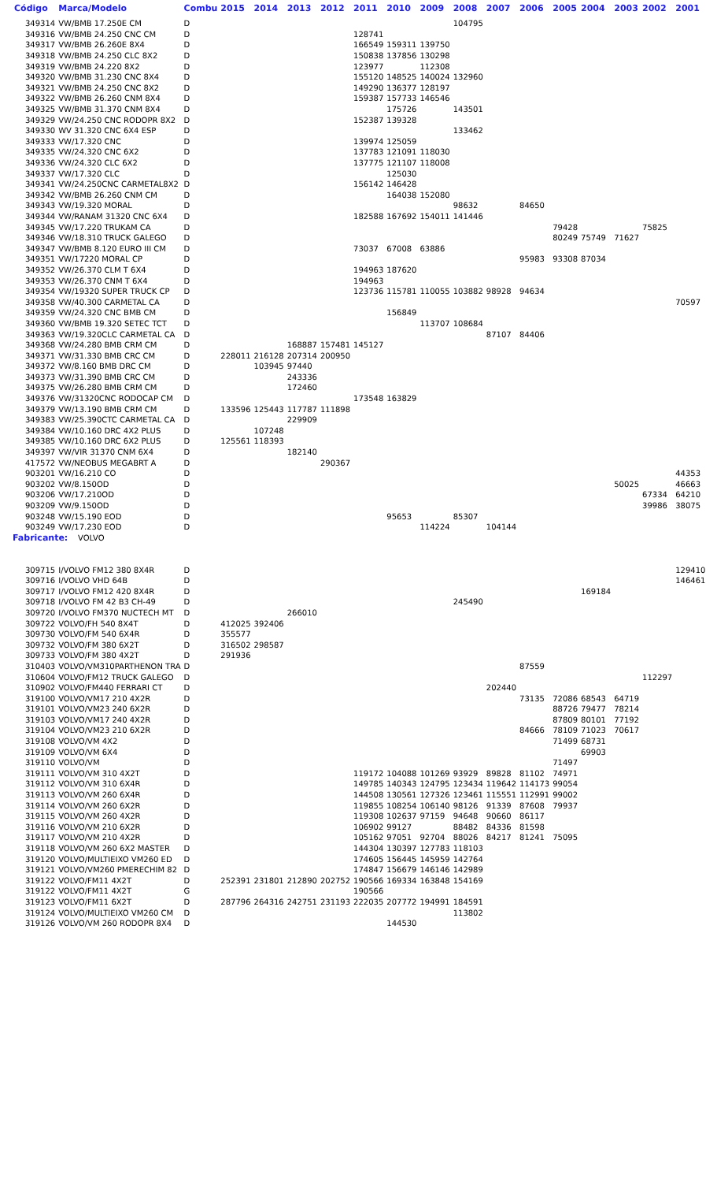| Código | Marca/Modelo | Combu | 2015 | 2014 | 2013 | 2012 | 2011 | 2010 | 2009 | 2008 | 2007 | 2006 | 2005 | 2004 | 2003 | 2002 | 2001 |
| --- | --- | --- | --- | --- | --- | --- | --- | --- | --- | --- | --- | --- | --- | --- | --- | --- | --- |
| 349314 | VW/BMB 17.250E CM | D | | | | | | | | 104795 | | | | | | | |
| 349316 | VW/BMB 24.250 CNC CM | D | | | | | 128741 | | | | | | | | | | |
| 349317 | VW/BMB 26.260E 8X4 | D | | | | | 166549 | 159311 | 139750 | | | | | | | | |
| 349318 | VW/BMB 24.250 CLC 8X2 | D | | | | | 150838 | 137856 | 130298 | | | | | | | | |
| 349319 | VW/BMB 24.220 8X2 | D | | | | | 123977 | | 112308 | | | | | | | | |
| 349320 | VW/BMB 31.230 CNC 8X4 | D | | | | | 155120 | 148525 | 140024 | 132960 | | | | | | | |
| 349321 | VW/BMB 24.250 CNC 8X2 | D | | | | | 149290 | 136377 | 128197 | | | | | | | | |
| 349322 | VW/BMB 26.260 CNM 8X4 | D | | | | | 159387 | 157733 | 146546 | | | | | | | | |
| 349325 | VW/BMB 31.370 CNM 8X4 | D | | | | | | 175726 | | 143501 | | | | | | | |
| 349329 | VW/24.250 CNC RODOPR 8X2 | D | | | | | 152387 | 139328 | | | | | | | | | |
| 349330 | WV 31.320 CNC 6X4 ESP | D | | | | | | | | 133462 | | | | | | | |
| 349333 | VW/17.320 CNC | D | | | | | 139974 | 125059 | | | | | | | | | |
| 349335 | VW/24.320 CNC 6X2 | D | | | | | 137783 | 121091 | 118030 | | | | | | | | |
| 349336 | VW/24.320 CLC 6X2 | D | | | | | 137775 | 121107 | 118008 | | | | | | | | |
| 349337 | VW/17.320 CLC | D | | | | | | 125030 | | | | | | | | | |
| 349341 | VW/24.250CNC CARMETAL8X2 | D | | | | | 156142 | 146428 | | | | | | | | | |
| 349342 | VW/BMB 26.260 CNM CM | D | | | | | | 164038 | 152080 | | | | | | | | |
| 349343 | VW/19.320 MORAL | D | | | | | | | | 98632 | | 84650 | | | | | |
| 349344 | VW/RANAM 31320 CNC 6X4 | D | | | | | 182588 | 167692 | 154011 | 141446 | | | | | | | |
| 349345 | VW/17.220 TRUKAM CA | D | | | | | | | | | | | 79428 | | | 75825 | |
| 349346 | VW/18.310 TRUCK GALEGO | D | | | | | | | | | | | 80249 | 75749 | 71627 | | |
| 349347 | VW/BMB 8.120 EURO III CM | D | | | | | 73037 | 67008 | 63886 | | | | | | | | |
| 349351 | VW/17220 MORAL CP | D | | | | | | | | | | 95983 | 93308 | 87034 | | | |
| 349352 | VW/26.370 CLM T 6X4 | D | | | | | 194963 | 187620 | | | | | | | | | |
| 349353 | VW/26.370 CNM T 6X4 | D | | | | | 194963 | | | | | | | | | | |
| 349354 | VW/19320 SUPER TRUCK CP | D | | | | | 123736 | 115781 | 110055 | 103882 | 98928 | 94634 | | | | | |
| 349358 | VW/40.300 CARMETAL CA | D | | | | | | | | | | | | | | | 70597 |
| 349359 | VW/24.320 CNC BMB CM | D | | | | | | 156849 | | | | | | | | | |
| 349360 | VW/BMB 19.320 SETEC TCT | D | | | | | | | 113707 | 108684 | | | | | | | |
| 349363 | VW/19.320CLC CARMETAL CA | D | | | | | | | | | 87107 | 84406 | | | | | |
| 349368 | VW/24.280 BMB CRM CM | D | | | 168887 | 157481 | 145127 | | | | | | | | | | |
| 349371 | VW/31.330 BMB CRC CM | D | 228011 | 216128 | 207314 | 200950 | | | | | | | | | | | |
| 349372 | VW/8.160 BMB DRC CM | D | | 103945 | 97440 | | | | | | | | | | | | |
| 349373 | VW/31.390 BMB CRC CM | D | | | 243336 | | | | | | | | | | | | |
| 349375 | VW/26.280 BMB CRM CM | D | | | 172460 | | | | | | | | | | | | |
| 349376 | VW/31320CNC RODOCAP CM | D | | | | | 173548 | 163829 | | | | | | | | | |
| 349379 | VW/13.190 BMB CRM CM | D | 133596 | 125443 | 117787 | 111898 | | | | | | | | | | | |
| 349383 | VW/25.390CTC CARMETAL CA | D | | | 229909 | | | | | | | | | | | | |
| 349384 | VW/10.160 DRC 4X2 PLUS | D | | 107248 | | | | | | | | | | | | | |
| 349385 | VW/10.160 DRC 6X2 PLUS | D | 125561 | 118393 | | | | | | | | | | | | | |
| 349397 | VW/VIR 31370 CNM 6X4 | D | | | 182140 | | | | | | | | | | | | |
| 417572 | VW/NEOBUS MEGABRT A | D | | | | 290367 | | | | | | | | | | | |
| 903201 | VW/16.210 CO | D | | | | | | | | | | | | | | | 44353 |
| 903202 | VW/8.150OD | D | | | | | | | | | | | | | 50025 | | 46663 |
| 903206 | VW/17.210OD | D | | | | | | | | | | | | | | 67334 | 64210 |
| 903209 | VW/9.150OD | D | | | | | | | | | | | | | | 39986 | 38075 |
| 903248 | VW/15.190 EOD | D | | | | | | 95653 | | 85307 | | | | | | | |
| 903249 | VW/17.230 EOD | D | | | | | | | 114224 | | 104144 | | | | | | |
| Fabricante: VOLVO | | | | | | | | | | | | | | | | | |
| 309715 | I/VOLVO FM12 380 8X4R | D | | | | | | | | | | | | | | | 129410 |
| 309716 | I/VOLVO VHD 64B | D | | | | | | | | | | | | | | | 146461 |
| 309717 | I/VOLVO FM12 420 8X4R | D | | | | | | | | | | | | 169184 | | | |
| 309718 | I/VOLVO FM 42 B3 CH-49 | D | | | | | | | | 245490 | | | | | | | |
| 309720 | I/VOLVO FM370 NUCTECH MT | D | | | 266010 | | | | | | | | | | | | |
| 309722 | VOLVO/FH 540 8X4T | D | 412025 | 392406 | | | | | | | | | | | | | |
| 309730 | VOLVO/FM 540 6X4R | D | 355577 | | | | | | | | | | | | | | |
| 309732 | VOLVO/FM 380 6X2T | D | 316502 | 298587 | | | | | | | | | | | | | |
| 309733 | VOLVO/FM 380 4X2T | D | 291936 | | | | | | | | | | | | | | |
| 310403 | VOLVO/VM310PARTHENON TRA | D | | | | | | | | | | 87559 | | | | | |
| 310604 | VOLVO/FM12 TRUCK GALEGO | D | | | | | | | | | | | | | | 112297 | |
| 310902 | VOLVO/FM440 FERRARI CT | D | | | | | | | | | 202440 | | | | | | |
| 319100 | VOLVO/VM17 210 4X2R | D | | | | | | | | | | 73135 | 72086 | 68543 | 64719 | | |
| 319101 | VOLVO/VM23 240 6X2R | D | | | | | | | | | | | 88726 | 79477 | 78214 | | |
| 319103 | VOLVO/VM17 240 4X2R | D | | | | | | | | | | | 87809 | 80101 | 77192 | | |
| 319104 | VOLVO/VM23 210 6X2R | D | | | | | | | | | | 84666 | 78109 | 71023 | 70617 | | |
| 319108 | VOLVO/VM 4X2 | D | | | | | | | | | | | 71499 | 68731 | | | |
| 319109 | VOLVO/VM 6X4 | D | | | | | | | | | | | | 69903 | | | |
| 319110 | VOLVO/VM | D | | | | | | | | | | | 71497 | | | | |
| 319111 | VOLVO/VM 310 4X2T | D | | | | | 119172 | 104088 | 101269 | 93929 | 89828 | 81102 | 74971 | | | | |
| 319112 | VOLVO/VM 310 6X4R | D | | | | | 149785 | 140343 | 124795 | 123434 | 119642 | 114173 | 99054 | | | | |
| 319113 | VOLVO/VM 260 6X4R | D | | | | | 144508 | 130561 | 127326 | 123461 | 115551 | 112991 | 99002 | | | | |
| 319114 | VOLVO/VM 260 6X2R | D | | | | | 119855 | 108254 | 106140 | 98126 | 91339 | 87608 | 79937 | | | | |
| 319115 | VOLVO/VM 260 4X2R | D | | | | | 119308 | 102637 | 97159 | 94648 | 90660 | 86117 | | | | | |
| 319116 | VOLVO/VM 210 6X2R | D | | | | | 106902 | 99127 | | 88482 | 84336 | 81598 | | | | | |
| 319117 | VOLVO/VM 210 4X2R | D | | | | | 105162 | 97051 | 92704 | 88026 | 84217 | 81241 | 75095 | | | | |
| 319118 | VOLVO/VM 260 6X2 MASTER | D | | | | | 144304 | 130397 | 127783 | 118103 | | | | | | | |
| 319120 | VOLVO/MULTIEIXO VM260 ED | D | | | | | 174605 | 156445 | 145959 | 142764 | | | | | | | |
| 319121 | VOLVO/VM260 PMERECHIM 82 | D | | | | | 174847 | 156679 | 146146 | 142989 | | | | | | | |
| 319122 | VOLVO/FM11 4X2T | D | 252391 | 231801 | 212890 | 202752 | 190566 | 169334 | 163848 | 154169 | | | | | | | |
| 319122 | VOLVO/FM11 4X2T | G | | | | | 190566 | | | | | | | | | | |
| 319123 | VOLVO/FM11 6X2T | D | 287796 | 264316 | 242751 | 231193 | 222035 | 207772 | 194991 | 184591 | | | | | | | |
| 319124 | VOLVO/MULTIEIXO VM260 CM | D | | | | | | | | 113802 | | | | | | | |
| 319126 | VOLVO/VM 260 RODOPR 8X4 | D | | | | | | 144530 | | | | | | | | | |